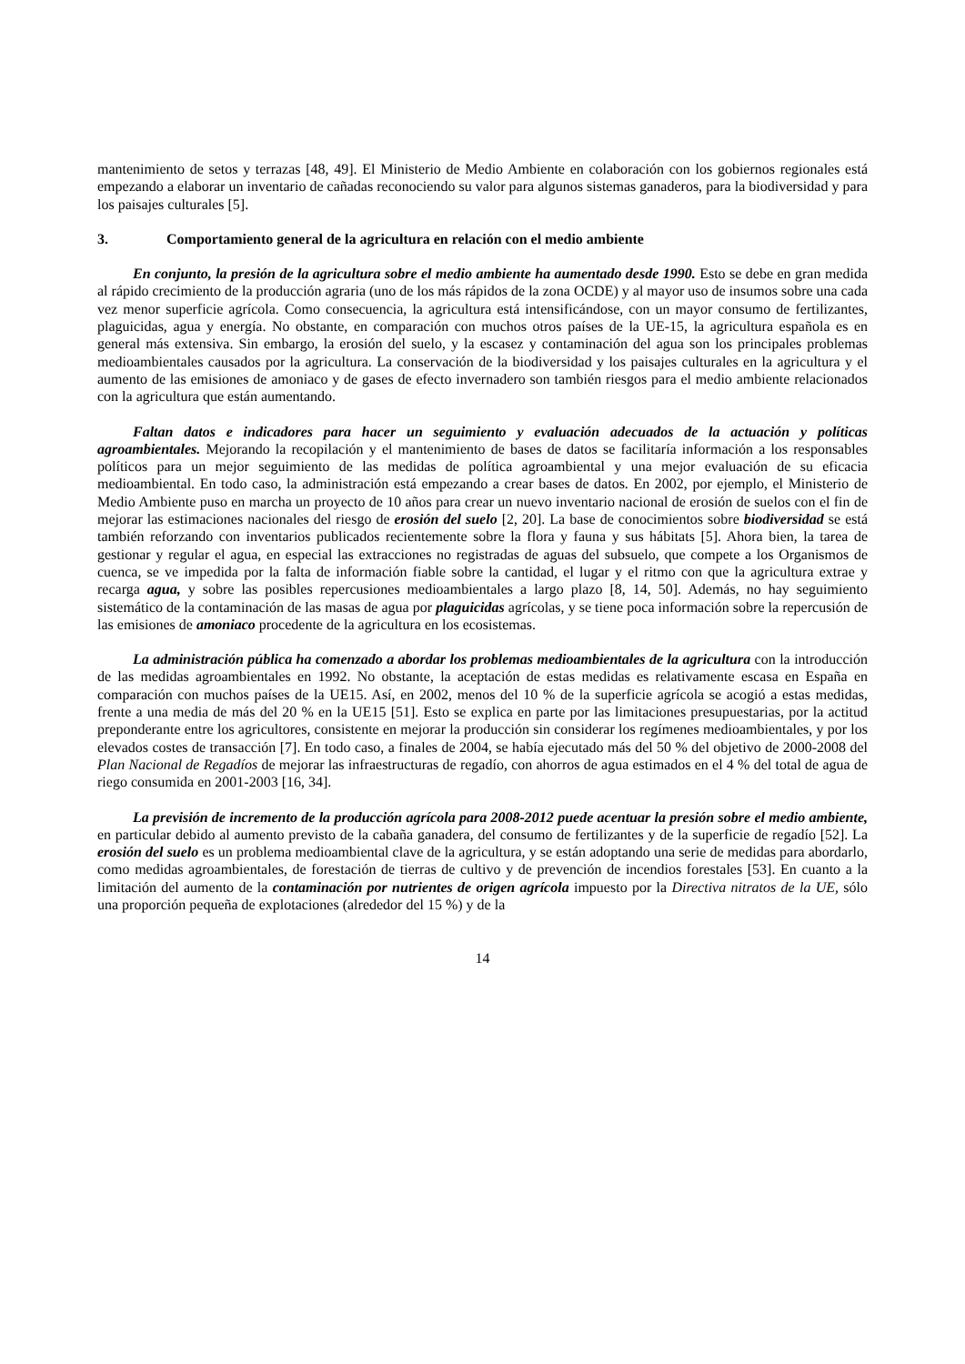mantenimiento de setos y terrazas [48, 49]. El Ministerio de Medio Ambiente en colaboración con los gobiernos regionales está empezando a elaborar un inventario de cañadas reconociendo su valor para algunos sistemas ganaderos, para la biodiversidad y para los paisajes culturales [5].
3. Comportamiento general de la agricultura en relación con el medio ambiente
En conjunto, la presión de la agricultura sobre el medio ambiente ha aumentado desde 1990. Esto se debe en gran medida al rápido crecimiento de la producción agraria (uno de los más rápidos de la zona OCDE) y al mayor uso de insumos sobre una cada vez menor superficie agrícola. Como consecuencia, la agricultura está intensificándose, con un mayor consumo de fertilizantes, plaguicidas, agua y energía. No obstante, en comparación con muchos otros países de la UE-15, la agricultura española es en general más extensiva. Sin embargo, la erosión del suelo, y la escasez y contaminación del agua son los principales problemas medioambientales causados por la agricultura. La conservación de la biodiversidad y los paisajes culturales en la agricultura y el aumento de las emisiones de amoniaco y de gases de efecto invernadero son también riesgos para el medio ambiente relacionados con la agricultura que están aumentando.
Faltan datos e indicadores para hacer un seguimiento y evaluación adecuados de la actuación y políticas agroambientales. Mejorando la recopilación y el mantenimiento de bases de datos se facilitaría información a los responsables políticos para un mejor seguimiento de las medidas de política agroambiental y una mejor evaluación de su eficacia medioambiental. En todo caso, la administración está empezando a crear bases de datos. En 2002, por ejemplo, el Ministerio de Medio Ambiente puso en marcha un proyecto de 10 años para crear un nuevo inventario nacional de erosión de suelos con el fin de mejorar las estimaciones nacionales del riesgo de erosión del suelo [2, 20]. La base de conocimientos sobre biodiversidad se está también reforzando con inventarios publicados recientemente sobre la flora y fauna y sus hábitats [5]. Ahora bien, la tarea de gestionar y regular el agua, en especial las extracciones no registradas de aguas del subsuelo, que compete a los Organismos de cuenca, se ve impedida por la falta de información fiable sobre la cantidad, el lugar y el ritmo con que la agricultura extrae y recarga agua, y sobre las posibles repercusiones medioambientales a largo plazo [8, 14, 50]. Además, no hay seguimiento sistemático de la contaminación de las masas de agua por plaguicidas agrícolas, y se tiene poca información sobre la repercusión de las emisiones de amoniaco procedente de la agricultura en los ecosistemas.
La administración pública ha comenzado a abordar los problemas medioambientales de la agricultura con la introducción de las medidas agroambientales en 1992. No obstante, la aceptación de estas medidas es relativamente escasa en España en comparación con muchos países de la UE15. Así, en 2002, menos del 10 % de la superficie agrícola se acogió a estas medidas, frente a una media de más del 20 % en la UE15 [51]. Esto se explica en parte por las limitaciones presupuestarias, por la actitud preponderante entre los agricultores, consistente en mejorar la producción sin considerar los regímenes medioambientales, y por los elevados costes de transacción [7]. En todo caso, a finales de 2004, se había ejecutado más del 50 % del objetivo de 2000-2008 del Plan Nacional de Regadíos de mejorar las infraestructuras de regadío, con ahorros de agua estimados en el 4 % del total de agua de riego consumida en 2001-2003 [16, 34].
La previsión de incremento de la producción agrícola para 2008-2012 puede acentuar la presión sobre el medio ambiente, en particular debido al aumento previsto de la cabaña ganadera, del consumo de fertilizantes y de la superficie de regadío [52]. La erosión del suelo es un problema medioambiental clave de la agricultura, y se están adoptando una serie de medidas para abordarlo, como medidas agroambientales, de forestación de tierras de cultivo y de prevención de incendios forestales [53]. En cuanto a la limitación del aumento de la contaminación por nutrientes de origen agrícola impuesto por la Directiva nitratos de la UE, sólo una proporción pequeña de explotaciones (alrededor del 15 %) y de la
14